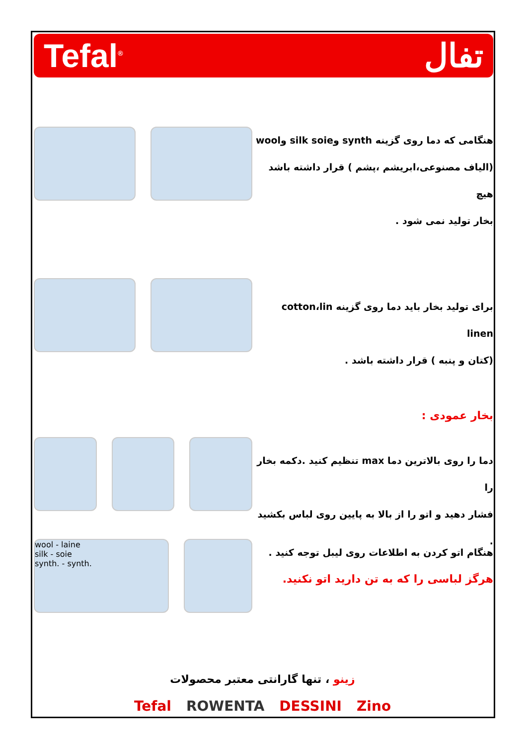Tefal<sup>®</sup> تفال
هنگامی که دما روی گزینه synth وsilk soie وwool
(الیاف مصنوعی،ابریشم ،پشم ) قرار داشته باشد هیچ
بخار تولید نمی شود .
برای تولید بخار باید دما روی گزینه cotton،lin linen
(کتان و پنبه ) قرار داشته باشد .
بخار عمودی :
دما را روی بالاترین دما max تنظیم کنید .دکمه بخار را
فشار دهید و اتو را از بالا به پایین روی لباس بکشید .
wool - laine
silk - soie
synth. - synth.
هنگام اتو کردن به اطلاعات روی لیبل توجه کنید .
هرگز لباسی را که به تن دارید اتو نکنید.
زینو ، تنها گارانتی معتبر محصولات
Tefal ROWENTA DESSINI Zino